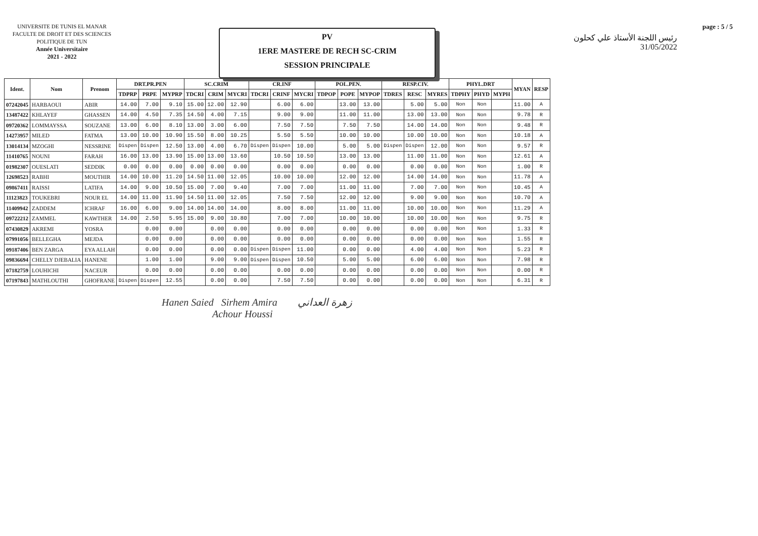UNIVERSITE DE TUNIS EL MANAR
FACULTE DE DROIT ET DES SCIENCES
POLITIQUE DE TUN
Année Universitaire
2021 - 2022
PV
1ERE MASTERE DE RECH SC-CRIM
SESSION PRINCIPALE
page : 5 / 5
رئيس اللجنة الأستاذ علي كحلون
31/05/2022
| Ident. | Nom | Prenom | DRT.PR.PEN | | | SC.CRIM | | | CR.INF | | | POL.PEN. | | | RESP.CIV. | | | PHYL.DRT | | | MYAN | RESP |
| --- | --- | --- | --- | --- | --- | --- | --- | --- | --- | --- | --- | --- | --- | --- | --- | --- | --- | --- | --- | --- | --- | --- |
| | | | TDPRP | PRPE | MYPRP | TDCRI | CRIM | MYCRI | TDCRI | CRINF | MYCRI | TDPOP | POPE | MYPOP | TDRES | RESC | MYRES | TDPHY | PHYD | MYPH | | |
| 07242045 | HARBAOUI | ABIR | 14.00 | 7.00 | 9.10 | 15.00 | 12.00 | 12.90 | | 6.00 | 6.00 | | 13.00 | 13.00 | | 5.00 | 5.00 | Non | Non | | 11.00 | A |
| 13487422 | KHLAYEF | GHASSEN | 14.00 | 4.50 | 7.35 | 14.50 | 4.00 | 7.15 | | 9.00 | 9.00 | | 11.00 | 11.00 | | 13.00 | 13.00 | Non | Non | | 9.78 | R |
| 09720362 | LOMMAYSSA | SOUZANE | 13.00 | 6.00 | 8.10 | 13.00 | 3.00 | 6.00 | | 7.50 | 7.50 | | 7.50 | 7.50 | | 14.00 | 14.00 | Non | Non | | 9.48 | R |
| 14273957 | MILED | FATMA | 13.00 | 10.00 | 10.90 | 15.50 | 8.00 | 10.25 | | 5.50 | 5.50 | | 10.00 | 10.00 | | 10.00 | 10.00 | Non | Non | | 10.18 | A |
| 13014134 | MZOGHI | NESSRINE | Dispen | Dispen | 12.50 | 13.00 | 4.00 | 6.70 | Dispen | Dispen | 10.00 | | 5.00 | 5.00 | Dispen | Dispen | 12.00 | Non | Non | | 9.57 | R |
| 11410765 | NOUNI | FARAH | 16.00 | 13.00 | 13.90 | 15.00 | 13.00 | 13.60 | | 10.50 | 10.50 | | 13.00 | 13.00 | | 11.00 | 11.00 | Non | Non | | 12.61 | A |
| 01982307 | OUESLATI | SEDDIK | 0.00 | 0.00 | 0.00 | 0.00 | 0.00 | 0.00 | | 0.00 | 0.00 | | 0.00 | 0.00 | | 0.00 | 0.00 | Non | Non | | 1.00 | R |
| 12698523 | RABHI | MOUTHIR | 14.00 | 10.00 | 11.20 | 14.50 | 11.00 | 12.05 | | 10.00 | 10.00 | | 12.00 | 12.00 | | 14.00 | 14.00 | Non | Non | | 11.78 | A |
| 09867411 | RAISSI | LATIFA | 14.00 | 9.00 | 10.50 | 15.00 | 7.00 | 9.40 | | 7.00 | 7.00 | | 11.00 | 11.00 | | 7.00 | 7.00 | Non | Non | | 10.45 | A |
| 11123823 | TOUKEBRI | NOUR EL | 14.00 | 11.00 | 11.90 | 14.50 | 11.00 | 12.05 | | 7.50 | 7.50 | | 12.00 | 12.00 | | 9.00 | 9.00 | Non | Non | | 10.70 | A |
| 11409942 | ZADDEM | ICHRAF | 16.00 | 6.00 | 9.00 | 14.00 | 14.00 | 14.00 | | 8.00 | 8.00 | | 11.00 | 11.00 | | 10.00 | 10.00 | Non | Non | | 11.29 | A |
| 09722212 | ZAMMEL | KAWTHER | 14.00 | 2.50 | 5.95 | 15.00 | 9.00 | 10.80 | | 7.00 | 7.00 | | 10.00 | 10.00 | | 10.00 | 10.00 | Non | Non | | 9.75 | R |
| 07430829 | AKREMI | YOSRA | | 0.00 | 0.00 | | 0.00 | 0.00 | | 0.00 | 0.00 | | 0.00 | 0.00 | | 0.00 | 0.00 | Non | Non | | 1.33 | R |
| 07991056 | BELLEGHA | MEJDA | | 0.00 | 0.00 | | 0.00 | 0.00 | | 0.00 | 0.00 | | 0.00 | 0.00 | | 0.00 | 0.00 | Non | Non | | 1.55 | R |
| 09187406 | BEN ZARGA | EYA ALLAH | | 0.00 | 0.00 | | 0.00 | 0.00 | Dispen | Dispen | 11.00 | | 0.00 | 0.00 | | 4.00 | 4.00 | Non | Non | | 5.23 | R |
| 09836694 | CHELLY DJEBALIA | HANENE | | 1.00 | 1.00 | | 9.00 | 9.00 | Dispen | Dispen | 10.50 | | 5.00 | 5.00 | | 6.00 | 6.00 | Non | Non | | 7.98 | R |
| 07182759 | LOUHICHI | NACEUR | | 0.00 | 0.00 | | 0.00 | 0.00 | | 0.00 | 0.00 | | 0.00 | 0.00 | | 0.00 | 0.00 | Non | Non | | 0.00 | R |
| 07197843 | MATHLOUTHI | GHOFRANE | Dispen | Dispen | 12.55 | | 0.00 | 0.00 | | 7.50 | 7.50 | | 0.00 | 0.00 | | 0.00 | 0.00 | Non | Non | | 6.31 | R |
Hanen Saied Sirhem Amira زهرة العداني
Achour Houssi